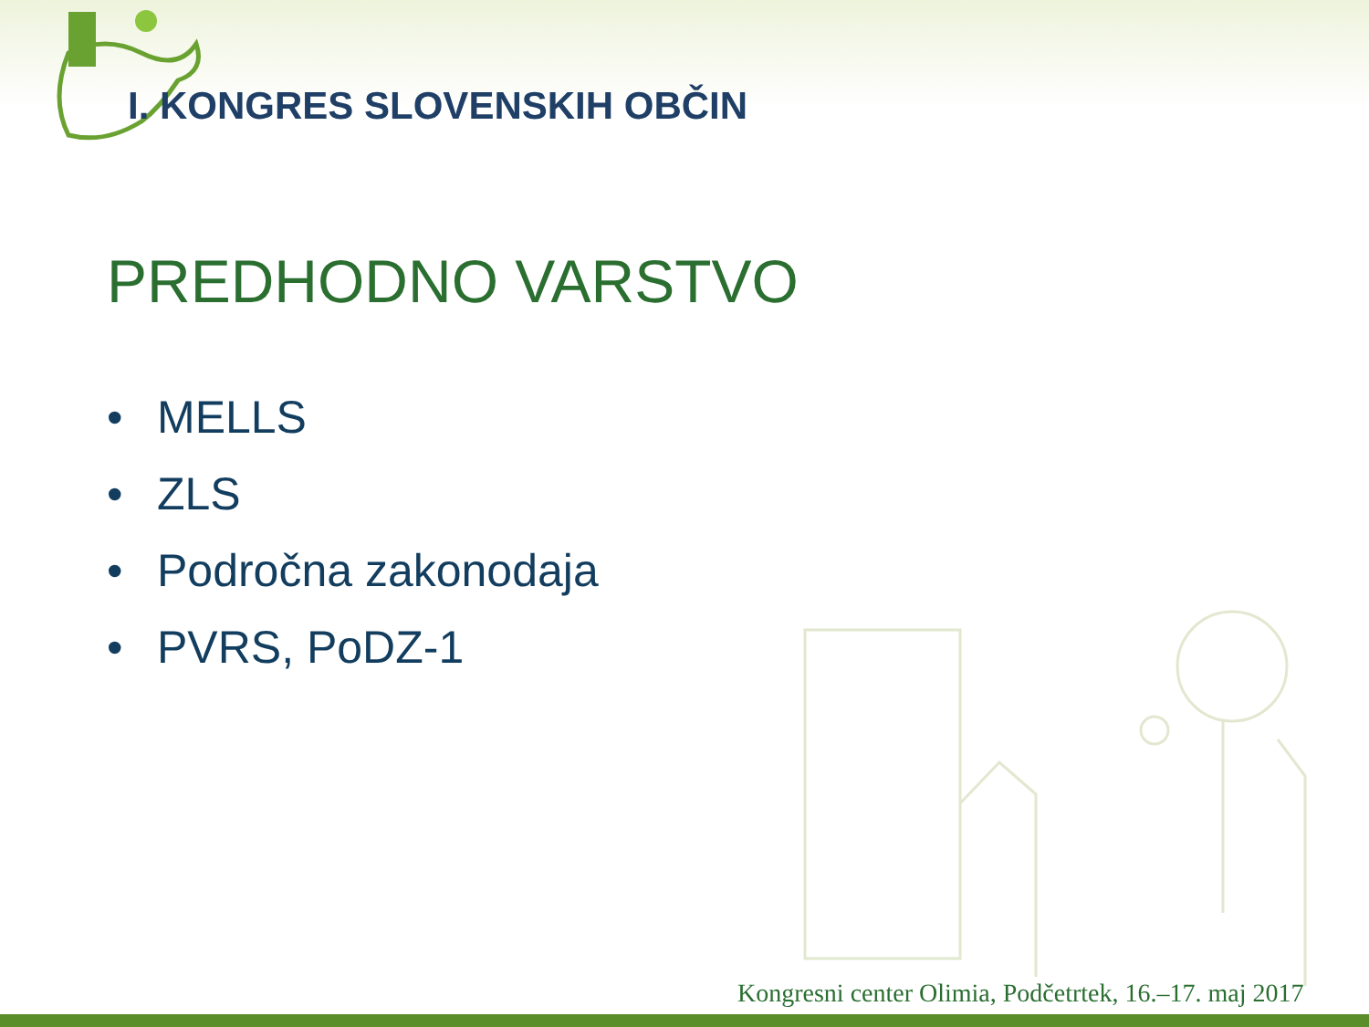I. KONGRES SLOVENSKIH OBČIN
PREDHODNO VARSTVO
• MELLS
• ZLS
• Področna zakonodaja
• PVRS, PoDZ-1
Kongresni center Olimia, Podčetrtek, 16.–17. maj 2017